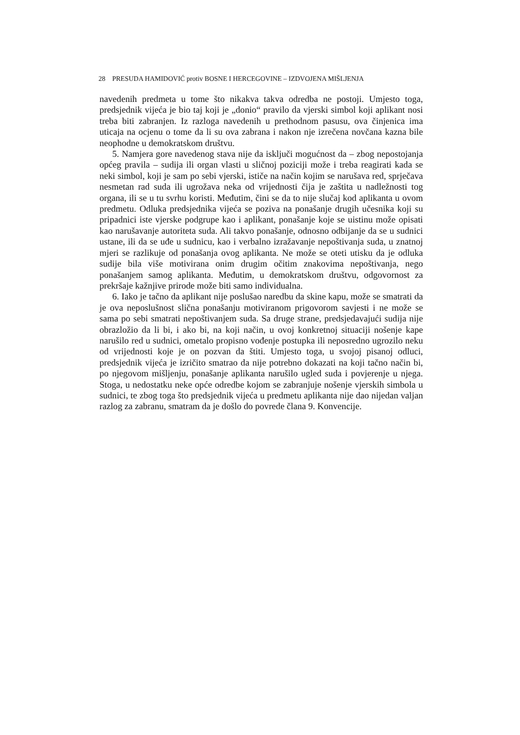28 PRESUDA HAMIDOVIĆ protiv BOSNE I HERCEGOVINE – IZDVOJENA MIŠLJENJA
navedenih predmeta u tome što nikakva takva odredba ne postoji. Umjesto toga, predsjednik vijeća je bio taj koji je „donio“ pravilo da vjerski simbol koji aplikant nosi treba biti zabranjen. Iz razloga navedenih u prethodnom pasusu, ova činjenica ima uticaja na ocjenu o tome da li su ova zabrana i nakon nje izrečena novčana kazna bile neophodne u demokratskom društvu.
5. Namjera gore navedenog stava nije da isključi mogućnost da – zbog nepostojanja općeg pravila – sudija ili organ vlasti u sličnoj poziciji može i treba reagirati kada se neki simbol, koji je sam po sebi vjerski, ističe na način kojim se narušava red, sprječava nesmetan rad suda ili ugrožava neka od vrijednosti čija je zaštita u nadležnosti tog organa, ili se u tu svrhu koristi. Međutim, čini se da to nije slučaj kod aplikanta u ovom predmetu. Odluka predsjednika vijeća se poziva na ponašanje drugih učesnika koji su pripadnici iste vjerske podgrupe kao i aplikant, ponašanje koje se uistinu može opisati kao narušavanje autoriteta suda. Ali takvo ponašanje, odnosno odbijanje da se u sudnici ustane, ili da se uđe u sudnicu, kao i verbalno izražavanje nepoštivanja suda, u znatnoj mjeri se razlikuje od ponašanja ovog aplikanta. Ne može se oteti utisku da je odluka sudije bila više motivirana onim drugim očitim znakovima nepoštivanja, nego ponašanjem samog aplikanta. Međutim, u demokratskom društvu, odgovornost za prekršaje kažnjive prirode može biti samo individualna.
6. Iako je tačno da aplikant nije poslušao naredbu da skine kapu, može se smatrati da je ova neposlušnost slična ponašanju motiviranom prigovorom savjesti i ne može se sama po sebi smatrati nepoštivanjem suda. Sa druge strane, predsjedavajući sudija nije obrazložio da li bi, i ako bi, na koji način, u ovoj konkretnoj situaciji nošenje kape narušilo red u sudnici, ometalo propisno vođenje postupka ili neposredno ugrozilo neku od vrijednosti koje je on pozvan da štiti. Umjesto toga, u svojoj pisanoj odluci, predsjednik vijeća je izričito smatrao da nije potrebno dokazati na koji tačno način bi, po njegovom mišljenju, ponašanje aplikanta narušilo ugled suda i povjerenje u njega. Stoga, u nedostatku neke opće odredbe kojom se zabranjuje nošenje vjerskih simbola u sudnici, te zbog toga što predsjednik vijeća u predmetu aplikanta nije dao nijedan valjan razlog za zabranu, smatram da je došlo do povrede člana 9. Konvencije.